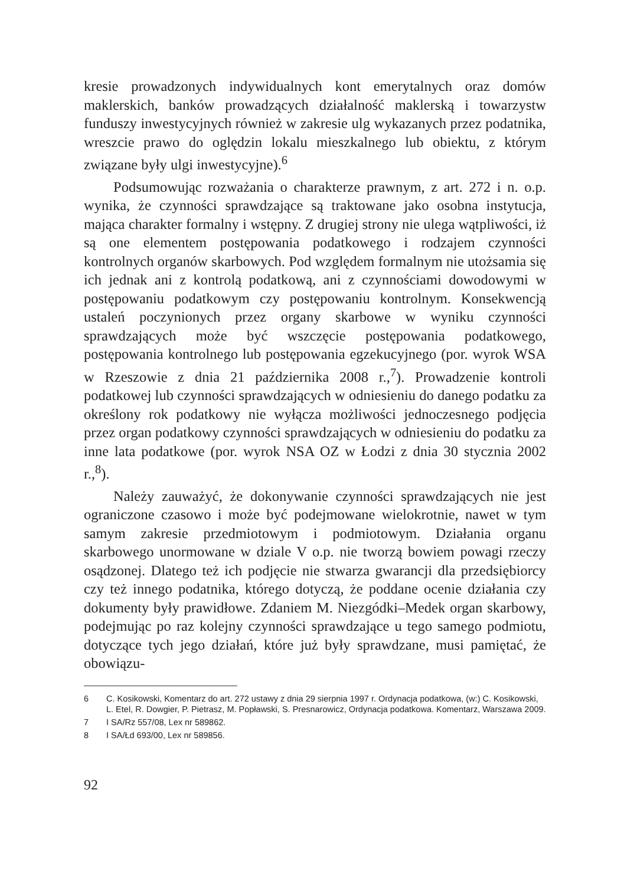kresie prowadzonych indywidualnych kont emerytalnych oraz domów maklerskich, banków prowadzących działalność maklerską i towarzystw funduszy inwestycyjnych również w zakresie ulg wykazanych przez podatnika, wreszcie prawo do oględzin lokalu mieszkalnego lub obiektu, z którym związane były ulgi inwestycyjne).<sup>6</sup>
Podsumowując rozważania o charakterze prawnym, z art. 272 i n. o.p. wynika, że czynności sprawdzające są traktowane jako osobna instytucja, mająca charakter formalny i wstępny. Z drugiej strony nie ulega wątpliwości, iż są one elementem postępowania podatkowego i rodzajem czynności kontrolnych organów skarbowych. Pod względem formalnym nie utożsamia się ich jednak ani z kontrolą podatkową, ani z czynnościami dowodowymi w postępowaniu podatkowym czy postępowaniu kontrolnym. Konsekwencją ustaleń poczynionych przez organy skarbowe w wyniku czynności sprawdzających może być wszczęcie postępowania podatkowego, postępowania kontrolnego lub postępowania egzekucyjnego (por. wyrok WSA w Rzeszowie z dnia 21 października 2008 r.,<sup>7</sup>). Prowadzenie kontroli podatkowej lub czynności sprawdzających w odniesieniu do danego podatku za określony rok podatkowy nie wyłącza możliwości jednoczesnego podjęcia przez organ podatkowy czynności sprawdzających w odniesieniu do podatku za inne lata podatkowe (por. wyrok NSA OZ w Łodzi z dnia 30 stycznia 2002 r.,<sup>8</sup>).
Należy zauważyć, że dokonywanie czynności sprawdzających nie jest ograniczone czasowo i może być podejmowane wielokrotnie, nawet w tym samym zakresie przedmiotowym i podmiotowym. Działania organu skarbowego unormowane w dziale V o.p. nie tworzą bowiem powagi rzeczy osądzonej. Dlatego też ich podjęcie nie stwarza gwarancji dla przedsiębiorcy czy też innego podatnika, którego dotyczą, że poddane ocenie działania czy dokumenty były prawidłowe. Zdaniem M. Niezgódki–Medek organ skarbowy, podejmując po raz kolejny czynności sprawdzające u tego samego podmiotu, dotyczące tych jego działań, które już były sprawdzane, musi pamiętać, że obowiązu-
6 C. Kosikowski, Komentarz do art. 272 ustawy z dnia 29 sierpnia 1997 r. Ordynacja podatkowa, (w:) C. Kosikowski, L. Etel, R. Dowgier, P. Pietrasz, M. Popławski, S. Presnarowicz, Ordynacja podatkowa. Komentarz, Warszawa 2009.
7 I SA/Rz 557/08, Lex nr 589862.
8 I SA/Łd 693/00, Lex nr 589856.
92